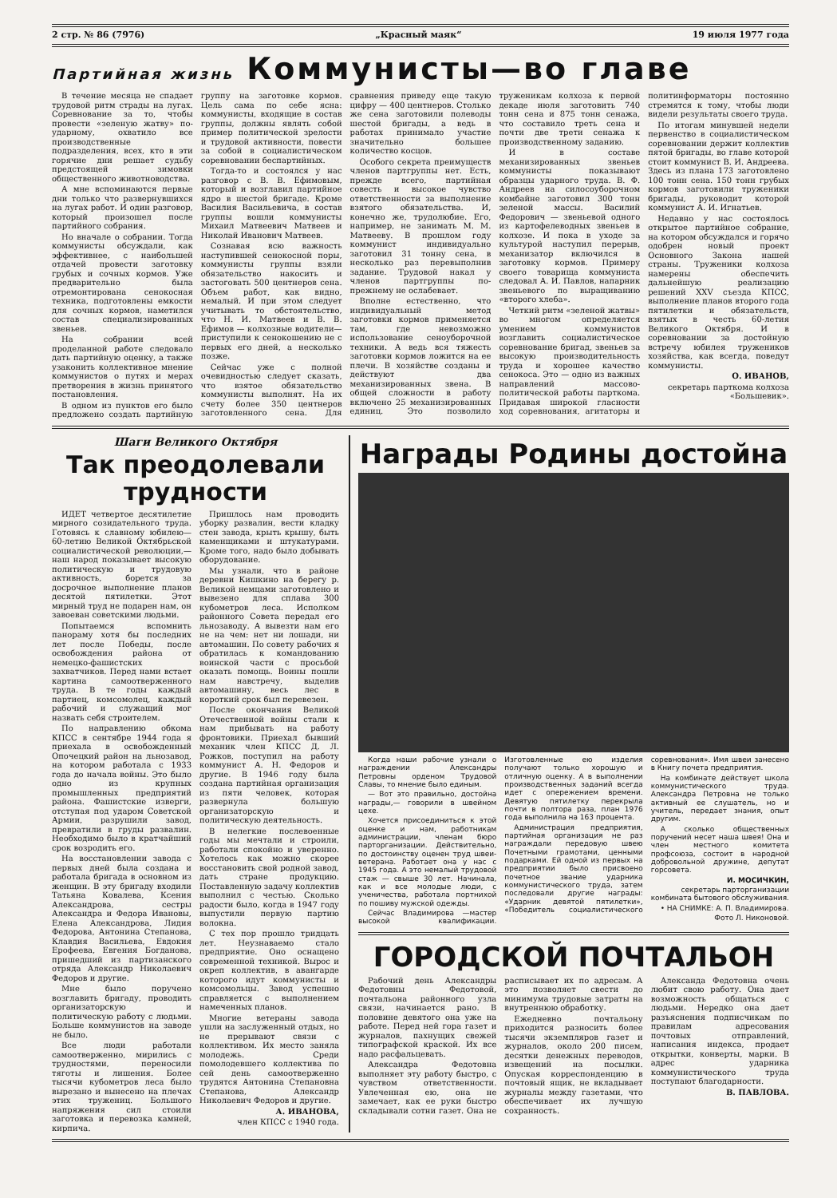2 стр. № 86 (7976) „Красный маяк“19 июля 1977 года
Партийная жизнь Коммунисты—во главе
В течение месяца не спадает трудовой ритм страды на лугах. Соревнование за то, чтобы провести «зеленую жатву» по-ударному, охватило все производственные подразделения, всех, кто в эти горячие дни решает судьбу предстоящей зимовки общественного животноводства.
А мне вспоминаются первые дни только что развернувшихся на лугах работ. И один разговор, который произошел после партийного собрания.
Но вначале о собрании. Тогда коммунисты обсуждали, как эффективнее, с наибольшей отдачей провести заготовку грубых и сочных кормов. Уже предварительно была отремонтирована сенокосная техника, подготовлены емкости для сочных кормов, наметился состав специализированных звеньев.
На собрании всей проделанной работе следовало дать партийную оценку, а также узаконить коллективное мнение коммунистов о путях и мерах претворения в жизнь принятого постановления.
В одном из пунктов его было предложено создать партийную группу на заготовке кормов. Цель сама по себе ясна: коммунисты, входящие в состав группы, должны являть собой пример политической зрелости и трудовой активности, повести за собой в социалистическом соревновании беспартийных.
Тогда-то и состоялся у нас разговор с В. В. Ефимовым, который и возглавил партийное ядро в шестой бригаде. Кроме Василия Васильевича, в состав группы вошли коммунисты Михаил Матвеевич Матвеев и Николай Иванович Матвеев.
Сознавая всю важность наступившей сенокосной поры, коммунисты группы взяли обязательство накосить и застоговать 500 центнеров сена. Объем работ, как видно, немалый. И при этом следует учитывать то обстоятельство, что Н. И. Матвеев и В. В. Ефимов — колхозные водители—приступили к сенокошению не с первых его дней, а несколько позже.
Сейчас уже с полной очевидностью следует сказать, что взятое обязательство коммунисты выполнят. На их счету более 350 центнеров заготовленного сена. Для сравнения приведу еще такую цифру — 400 центнеров. Столько же сена заготовили полеводы шестой бригады, а ведь в работах принимало участие значительно большее количество косцов.
Особого секрета преимуществ членов партгруппы нет. Есть, прежде всего, партийная совесть и высокое чувство ответственности за выполнение взятого обязательства. И, конечно же, трудолюбие. Его, например, не занимать М. М. Матвееву. В прошлом году коммунист индивидуально заготовил 31 тонну сена, в несколько раз перевыполнив задание. Трудовой накал у членов партгруппы по-прежнему не ослабевает.
Вполне естественно, что индивидуальный метод заготовки кормов применяется там, где невозможно использование сеноуборочной техники. А ведь вся тяжесть заготовки кормов ложится на ее плечи. В хозяйстве созданы и действуют два механизированных звена. В общей сложности в работу включено 25 механизированных единиц. Это позволило труженикам колхоза к первой декаде июля заготовить 740 тонн сена и 875 тонн сенажа, что составило треть сена и почти две трети сенажа к производственному заданию.
И в составе механизированных звеньев коммунисты показывают образцы ударного труда. В. Ф. Андреев на силосоуборочном комбайне заготовил 300 тонн зеленой массы. Василий Федорович — звеньевой одного из картофелеводных звеньев в колхозе. И пока в уходе за культурой наступил перерыв, механизатор включился в заготовку кормов. Примеру своего товарища коммуниста следовал А. И. Павлов, напарник звеньевого по выращиванию «второго хлеба».
Четкий ритм «зеленой жатвы» во многом определяется умением коммунистов возглавить социалистическое соревнование бригад, звеньев за высокую производительность труда и хорошее качество сенокоса. Это — одно из важных направлений массово-политической работы парткома. Придавая широкой гласности ход соревнования, агитаторы и политинформаторы постоянно стремятся к тому, чтобы люди видели результаты своего труда.
По итогам минувшей недели первенство в социалистическом соревновании держит коллектив пятой бригады, во главе которой стоит коммунист В. И. Андреева. Здесь из плана 173 заготовлено 100 тонн сена. 150 тонн грубых кормов заготовили труженики бригады, руководит которой коммунист А. И. Игнатьев.
Недавно у нас состоялось открытое партийное собрание, на котором обсуждался и горячо одобрен новый проект Основного Закона нашей страны. Труженики колхоза намерены обеспечить дальнейшую реализацию решений XXV съезда КПСС, выполнение планов второго года пятилетки и обязательств, взятых в честь 60-летия Великого Октября. И в соревновании за достойную встречу юбилея тружеников хозяйства, как всегда, поведут коммунисты.
О. ИВАНОВ,
секретарь парткома колхоза «Большевик».
Шаги Великого Октября
Так преодолевали трудности
ИДЕТ четвертое десятилетие мирного созидательного труда. Готовясь к славному юбилею— 60-летию Великой Октябрьской социалистической революции,— наш народ показывает высокую политическую и трудовую активность, борется за досрочное выполнение планов десятой пятилетки. Этот мирный труд не подарен нам, он завоеван советскими людьми.
Попытаемся вспомнить панораму хотя бы последних лет после Победы, после освобождения района от немецко-фашистских захватчиков. Перед нами встает картина самоотверженного труда. В те годы каждый партиец, комсомолец, каждый рабочий и служащий мог назвать себя строителем.
По направлению обкома КПСС в сентябре 1944 года я приехала в освобожденный Опочецкий район на льнозавод, на котором работала с 1933 года до начала войны. Это было одно из крупных промышленных предприятий района. Фашистские изверги, отступая под ударом Советской Армии, разрушили завод, превратили в груды развалин. Необходимо было в кратчайший срок возродить его.
На восстановлении завода с первых дней была создана и работала бригада в основном из женщин. В эту бригаду входили Татьяна Ковалева, Ксения Александрова, сестры Александра и Федора Ивановы, Елена Александрова, Лидия Федорова, Антонина Степанова, Клавдия Васильева, Евдокия Ерофеева, Евгения Богданова, пришедший из партизанского отряда Александр Николаевич Федоров и другие.
Мне было поручено возглавить бригаду, проводить организаторскую и политическую работу с людьми. Больше коммунистов на заводе не было.
Все люди работали самоотверженно, мирились с трудностями, переносили тяготы и лишения. Более тысячи кубометров леса было вырезано и вынесено на плечах этих тружениц. Большого напряжения сил стоили заготовка и перевозка камней, кирпича.
Пришлось нам проводить уборку развалин, вести кладку стен завода, крыть крышу, быть каменщиками и штукатурами. Кроме того, надо было добывать оборудование.
Мы узнали, что в районе деревни Кишкино на берегу р. Великой немцами заготовлено и вывезено для сплава 300 кубометров леса. Исполком районного Совета передал его льнозаводу. А вывезти нам его не на чем: нет ни лошади, ни автомашин. По совету рабочих я обратилась к командованию воинской части с просьбой оказать помощь. Воины пошли нам навстречу, выделив автомашину, весь лес в короткий срок был перевезен.
После окончания Великой Отечественной войны стали к нам прибывать на работу фронтовики. Приехал бывший механик член КПСС Д. Л. Рожков, поступил на работу коммунист А. Н. Федоров и другие. В 1946 году была создана партийная организация из пяти человек, которая развернула большую организаторскую и политическую деятельность.
В нелегкие послевоенные годы мы мечтали и строили, работали спокойно и уверенно. Хотелось как можно скорее восстановить свой родной завод, дать стране продукцию. Поставленную задачу коллектив выполнил с честью. Сколько радости было, когда в 1947 году выпустили первую партию волокна.
С тех пор прошло тридцать лет. Неузнаваемо стало предприятие. Оно оснащено современной техникой. Вырос и окреп коллектив, в авангарде которого идут коммунисты и комсомольцы. Завод успешно справляется с выполнением намеченных планов.
Многие ветераны завода ушли на заслуженный отдых, но не прерывают связи с коллективом. Их место заняла молодежь. Среди помолодевшего коллектива по сей день самоотверженно трудятся Антонина Степановна Степанова, Александр Николаевич Федоров и другие.
А. ИВАНОВА,
член КПСС с 1940 года.
Награды Родины достойна
Когда наши рабочие узнали о награждении Александры Петровны орденом Трудовой Славы, то мнение было единым.
— Вот это правильно, достойна награды,— говорили в швейном цехе.
Хочется присоединиться к этой оценке и нам, работникам администрации, членам бюро парторганизации. Действительно, по достоинству оценен труд швеи-ветерана. Работает она у нас с 1945 года. А это немалый трудовой стаж — свыше 30 лет. Начинала, как и все молодые люди, с ученичества, работала портнихой по пошиву мужской одежды.
Сейчас Владимирова —мастер высокой квалификации. Изготовленные ею изделия получают только хорошую и отличную оценку. А в выполнении производственных заданий всегда идет с опережением времени. Девятую пятилетку перекрыла почти в полтора раза, план 1976 года выполнила на 163 процента.
Администрация предприятия, партийная организация не раз награждали передовую швею Почетными грамотами, ценными подарками. Ей одной из первых на предприятии было присвоено почетное звание ударника коммунистического труда, затем последовали другие награды: «Ударник девятой пятилетки», «Победитель социалистического соревнования». Имя швеи занесено в Книгу почета предприятия.
На комбинате действует школа коммунистического труда. Александра Петровна не только активный ее слушатель, но и учитель, передает знания, опыт другим.
А сколько общественных поручений несет наша швея! Она и член местного комитета профсоюза, состоит в народной добровольной дружине, депутат горсовета.
И. МОСИЧКИН,
секретарь парторганизации комбината бытового обслуживания.
• НА СНИМКЕ: А. П. Владимирова.
Фото Л. Никоновой.
ГОРОДСКОЙ ПОЧТАЛЬОН
Рабочий день Александры Федотовны Федотовой, почтальона районного узла связи, начинается рано. В половине девятого она уже на работе. Перед ней гора газет и журналов, пахнущих свежей типографской краской. Их все надо расфальцевать.
Александра Федотовна выполняет эту работу быстро, с чувством ответственности. Увлеченная ею, она не замечает, как ее руки быстро складывали сотни газет. Она не расписывает их по адресам. А это позволяет свести до минимума трудовые затраты на внутреннюю обработку.
Ежедневно почтальону приходится разносить более тысячи экземпляров газет и журналов, около 200 писем, десятки денежных переводов, извещений на посылки. Опуская корреспонденцию в почтовый ящик, не вкладывает журналы между газетами, что обеспечивает их лучшую сохранность.
Александа Федотовна очень любит свою работу. Она дает возможность общаться с людьми. Нередко она дает разъяснения подписчикам по правилам адресования почтовых отправлений, написания индекса, продает открытки, конверты, марки. В адрес ударника коммунистического труда поступают благодарности.
В. ПАВЛОВА.